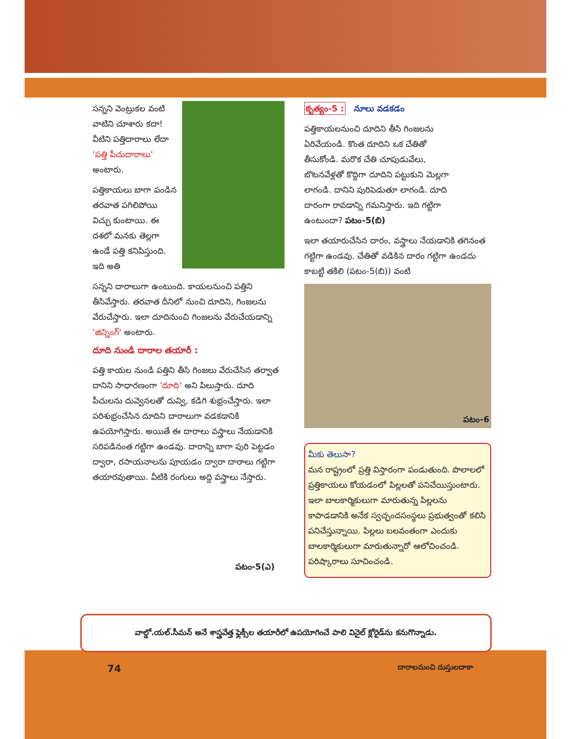సన్నని వెంట్రుకల వంటి వాటిని చూశారు కదా! వీటిని పత్తిదారాలు లేదా 'పత్తి పీచుదారాలు' అంటారు.
పత్తికాయలు బాగా పండిన తరవాత పగిలిపోయి విచ్చు కుంటాయి. ఈ దశలో మనకు తెల్లగా ఉండే పత్తి కనిపిస్తుంది. ఇది అతి
సన్నని దారాలుగా ఉంటుంది. కాయలనుంచి పత్తిని తీసివేస్తారు. తరవాత దీనిలో నుంచి దూదిని, గింజలను వేరుచేస్తారు. ఇలా దూదినుంచి గింజలను వేరుచేయడాన్ని 'జిన్నింగ్' అంటారు.
దూది నుండి దారాల తయారీ :
పత్తి కాయల నుండి పత్తిని తీసి గింజలు వేరుచేసిన తర్వాత దానిని సాధారణంగా 'దూది' అని పిలుస్తారు. దూది పీచులను దువ్వెనలతో దువ్వి, కడిగి శుభ్రంచేస్తారు. ఇలా పరిశుభ్రంచేసిన దూదిని దారాలుగా వడకడానికి ఉపయోగిస్తారు. అయితే ఈ దారాలు వస్త్రాలు నేయడానికి సరిపడినంత గట్టిగా ఉండవు. దారాన్ని బాగా పురి పెట్టడం ద్వారా, రసాయనాలను పూయడం ద్వారా దారాలు గట్టిగా తయారవుతాయి. వీటికి రంగులు అద్ది వస్త్రాలు నేస్తారు.
పటం-5(ఎ)
కృత్యం-5 : నూలు వడకడం
పత్తికాయలనుంచి దూదిని తీసి గింజలను ఏరివేయండి. కొంత దూదిని ఒక చేతితో తీసుకోండి. మరొక చేతి చూపుడువేలు, బొటనవేళ్లతో కొద్దిగా దూదిని పట్టుకుని మెల్లగా లాగండి. దానిని పురిపెడుతూ లాగండి. దూది దారంగా రావడాన్ని గమనిస్తారు. ఇది గట్టిగా ఉంటుందా? పటం-5(బి)
ఇలా తయారుచేసిన దారం, వస్త్రాలు నేయడానికి తగినంత గట్టిగా ఉండవు. చేతితో వడికిన దారం గట్టిగా ఉండదు కాబట్టి తకిలి (పటం-5(బి)) వంటి
పటం-6
మీకు తెలుసా?
మన రాష్ట్రంలో ప్రత్తి విస్తారంగా పండుతుంది. పొలాలలో ప్రత్తికాయలు కోయడంలో పిల్లలతో పనిచేయిస్తుంటారు. ఇలా బాలకార్మికులుగా మారుతున్న పిల్లలను కాపాడడానికి అనేక స్వచ్ఛందసంస్థలు ప్రభుత్వంతో కలిసి పనిచేస్తున్నాయి. పిల్లలు బలవంతంగా ఎందుకు బాలకార్మికులుగా మారుతున్నారో ఆలోచించండి. పరిష్కారాలు సూచించండి.
వాల్డో.యల్.సీమన్ అనే శాస్త్రవేత్త ఫ్లెక్సీల తయారీలో ఉపయోగించే పాలి వినైల్ క్లోరైడ్‌ను కనుగొన్నాడు.
74 దారాలనుంచి దుస్తులదాకా